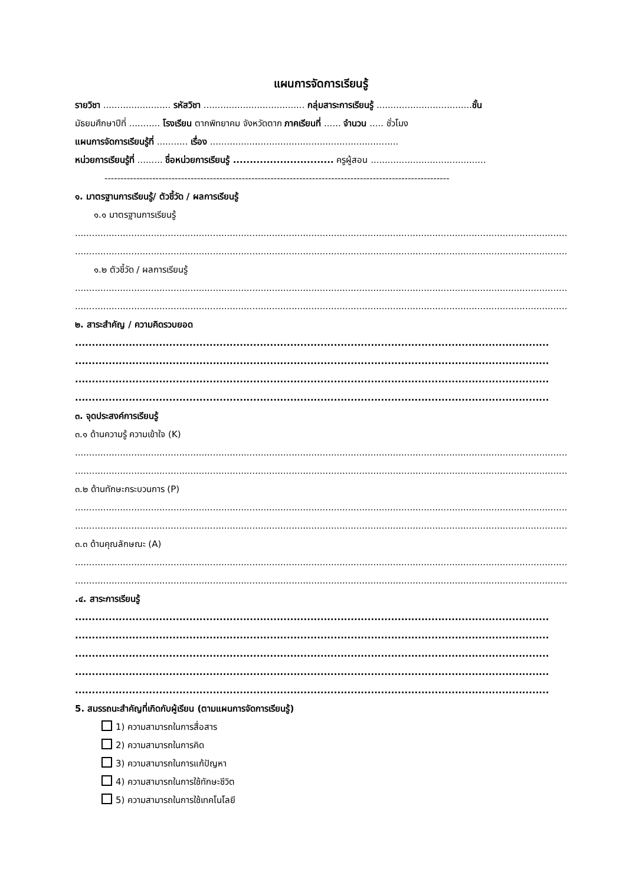แผนการจัดการเรียนรู้
รายวิชา ........................ รหัสวิชา .................................... กลุ่มสาระการเรียนรู้ ..................................ชั้น
มัธยมศึกษาปีที่ ........... โรงเรียน ตากพิทยาคม จังหวัดตาก ภาคเรียนที่ ...... จำนวน ..... ชั่วโมง
แผนการจัดการเรียนรู้ที่ ........... เรื่อง ...................................................................
หน่วยการเรียนรู้ที่ ......... ชื่อหน่วยการเรียนรู้ .............................. ครูผู้สอน .........................................
------------------------------------------------------------------------------------------------------------
๑. มาตรฐานการเรียนรู้/ ตัวชี้วัด / ผลการเรียนรู้
๑.๑ มาตรฐานการเรียนรู้
..........................................................................................................................................................................................
..........................................................................................................................................................................................
๑.๒ ตัวชี้วัด / ผลการเรียนรู้
..........................................................................................................................................................................................
..........................................................................................................................................................................................
๒. สาระสำคัญ / ความคิดรวบยอด
.............................................................................................................................................
.............................................................................................................................................
.............................................................................................................................................
.............................................................................................................................................
๓. จุดประสงค์การเรียนรู้
๓.๑ ด้านความรู้ ความเข้าใจ (K)
..........................................................................................................................................................................................
..........................................................................................................................................................................................
๓.๒ ด้านทักษะกระบวนการ (P)
..........................................................................................................................................................................................
..........................................................................................................................................................................................
๓.๓ ด้านคุณลักษณะ (A)
..........................................................................................................................................................................................
..........................................................................................................................................................................................
.๔. สาระการเรียนรู้
.............................................................................................................................................
.............................................................................................................................................
.............................................................................................................................................
.............................................................................................................................................
.............................................................................................................................................
5. สมรรถนะสำคัญที่เกิดกับผู้เรียน (ตามแผนการจัดการเรียนรู้)
1) ความสามารถในการสื่อสาร
2) ความสามารถในการคิด
3) ความสามารถในการแก้ปัญหา
4) ความสามารถในการใช้ทักษะชีวิต
5) ความสามารถในการใช้เทคโนโลยี